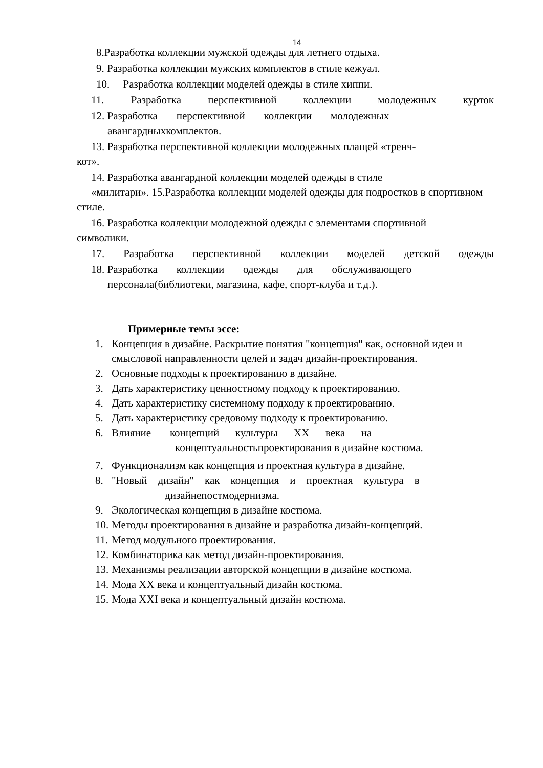14
8.Разработка коллекции мужской одежды для летнего отдыха.
9. Разработка коллекции мужских комплектов в стиле кежуал.
10. Разработка коллекции моделей одежды в стиле хиппи.
11. Разработка перспективной коллекции молодежных курток
12. Разработка перспективной коллекции молодежных
авангардныхкомплектов.
13. Разработка перспективной коллекции молодежных плащей «тренч-
кот».
14. Разработка авангардной коллекции моделей одежды в стиле
«милитари». 15.Разработка коллекции моделей одежды для подростков в спортивном
стиле.
16. Разработка коллекции молодежной одежды с элементами спортивной
символики.
17. Разработка перспективной коллекции моделей детской одежды
18. Разработка коллекции одежды для обслуживающего
персонала(библиотеки, магазина, кафе, спорт-клуба и т.д.).
Примерные темы эссе:
1. Концепция в дизайне. Раскрытие понятия "концепция" как, основной идеи и смысловой направленности целей и задач дизайн-проектирования.
2. Основные подходы к проектированию в дизайне.
3. Дать характеристику ценностному подходу к проектированию.
4. Дать характеристику системному подходу к проектированию.
5. Дать характеристику средовому подходу к проектированию.
6. Влияние концепций культуры XX века на
концептуальностьпроектирования в дизайне костюма.
7. Функционализм как концепция и проектная культура в дизайне.
8. "Новый дизайн" как концепция и проектная культура в
дизайнепостмодернизма.
9. Экологическая концепция в дизайне костюма.
10. Методы проектирования в дизайне и разработка дизайн-концепций.
11. Метод модульного проектирования.
12. Комбинаторика как метод дизайн-проектирования.
13. Механизмы реализации авторской концепции в дизайне костюма.
14. Мода XX века и концептуальный дизайн костюма.
15. Мода XXI века и концептуальный дизайн костюма.